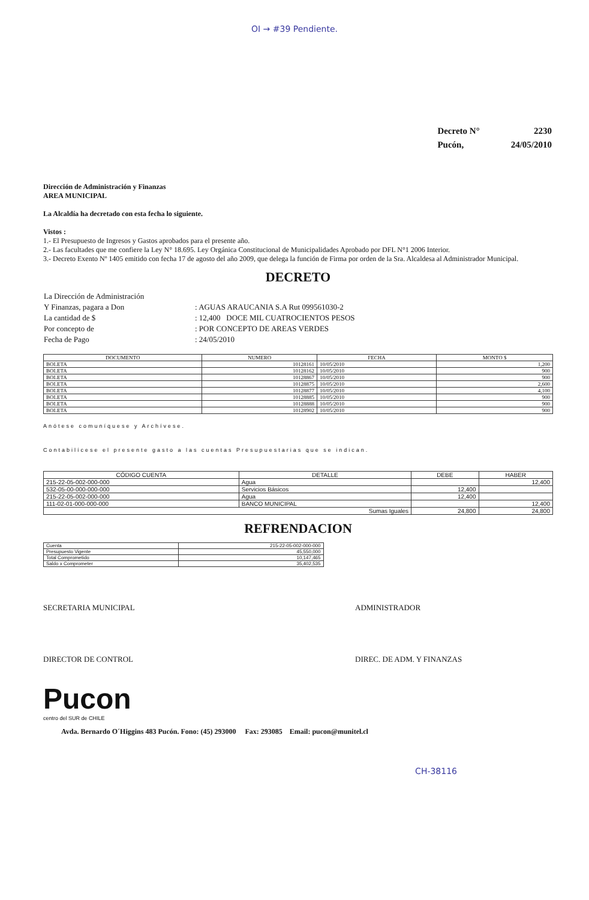OI → #39 Pendiente.
| Decreto N° | 2230 |
| Pucón, | 24/05/2010 |
Dirección de Administración y Finanzas
AREA MUNICIPAL
La Alcaldía ha decretado con esta fecha lo siguiente.
Vistos :
1.- El Presupuesto de Ingresos y Gastos aprobados para el presente año.
2.- Las facultades que me confiere la Ley N° 18.695. Ley Orgánica Constitucional de Municipalidades Aprobado por DFL N°1 2006 Interior.
3.- Decreto Exento Nº 1405 emitido con fecha 17 de agosto del año 2009, que delega la función de Firma por orden de la Sra. Alcaldesa al Administrador Municipal.
DECRETO
| La Dirección de Administración | |
| Y Finanzas, pagara a Don | : AGUAS ARAUCANIA S.A Rut 099561030-2 |
| La cantidad de $ | : 12,400 DOCE MIL CUATROCIENTOS PESOS |
| Por concepto de | : POR CONCEPTO DE AREAS VERDES |
| Fecha de Pago | : 24/05/2010 |
| DOCUMENTO | NUMERO | FECHA | MONTO $ |
| --- | --- | --- | --- |
| BOLETA | 10128161 | 10/05/2010 | 1,200 |
| BOLETA | 10128162 | 10/05/2010 | 900 |
| BOLETA | 10128867 | 10/05/2010 | 900 |
| BOLETA | 10128875 | 10/05/2010 | 2,600 |
| BOLETA | 10128877 | 10/05/2010 | 4,100 |
| BOLETA | 10128885 | 10/05/2010 | 900 |
| BOLETA | 10128888 | 10/05/2010 | 900 |
| BOLETA | 10128902 | 10/05/2010 | 900 |
Anótese comuníquese y Archívese.
Contabilícese el presente gasto a las cuentas Presupuestarias que se indican.
| CÓDIGO CUENTA | DETALLE | DEBE | HABER |
| --- | --- | --- | --- |
| 215-22-05-002-000-000 | Agua | | 12,400 |
| 532-05-00-000-000-000 | Servicios Básicos | 12,400 | |
| 215-22-05-002-000-000 | Agua | 12,400 | |
| 111-02-01-000-000-000 | BANCO MUNICIPAL | | 12,400 |
| Sumas Iguales | | 24,800 | 24,800 |
REFRENDACION
| Cuenta | 215-22-05-002-000-000 |
| Presupuesto Vigente | 45,550,000 |
| Total Comprometido | 10,147,465 |
| Saldo x Comprometer | 35,402,535 |
SECRETARIA MUNICIPAL ADMINISTRADOR
DIRECTOR DE CONTROL DIREC. DE ADM. Y FINANZAS
Pucon
centro del SUR de CHILE
Avda. Bernardo O´Higgins 483 Pucón. Fono: (45) 293000 Fax: 293085 Email: pucon@munitel.cl
CH-38116